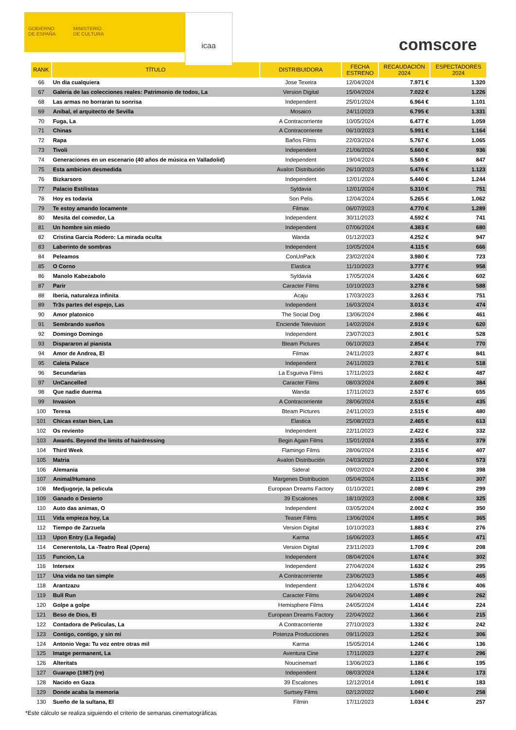GOBIERNO
DE ESPAÑA
MINISTERIO
DE CULTURA
icaa
comscore
| RANK | TÍTULO | DISTRIBUIDORA | FECHA ESTRENO | RECAUDACIÓN 2024 | ESPECTADORES 2024 |
| --- | --- | --- | --- | --- | --- |
| 66 | Un dia cualquiera | Jose Texeira | 12/04/2024 | 7.971 € | 1.320 |
| 67 | Galeria de las colecciones reales: Patrimonio de todos, La | Version Digital | 15/04/2024 | 7.022 € | 1.226 |
| 68 | Las armas no borraran tu sonrisa | Independent | 25/01/2024 | 6.964 € | 1.101 |
| 69 | Aníbal, el arquitecto de Sevilla | Mosaico | 24/11/2023 | 6.795 € | 1.331 |
| 70 | Fuga, La | A Contracorriente | 10/05/2024 | 6.477 € | 1.059 |
| 71 | Chinas | A Contracorriente | 06/10/2023 | 5.991 € | 1.164 |
| 72 | Rapa | Baños Films | 22/03/2024 | 5.767 € | 1.065 |
| 73 | Tivoli | Independent | 21/06/2024 | 5.660 € | 936 |
| 74 | Generaciones en un escenario (40 años de música en Valladolid) | Independent | 19/04/2024 | 5.569 € | 847 |
| 75 | Esta ambicion desmedida | Avalon Distribución | 26/10/2023 | 5.476 € | 1.123 |
| 76 | Bizkarsoro | Independent | 12/01/2024 | 5.440 € | 1.244 |
| 77 | Palacio Estilistas | Syldavia | 12/01/2024 | 5.310 € | 751 |
| 78 | Hoy es todavia | Son Pelis | 12/04/2024 | 5.265 € | 1.062 |
| 79 | Te estoy amando locamente | Filmax | 06/07/2023 | 4.770 € | 1.289 |
| 80 | Mesita del comedor, La | Independent | 30/11/2023 | 4.592 € | 741 |
| 81 | Un hombre sin miedo | Independent | 07/06/2024 | 4.383 € | 680 |
| 82 | Cristina Garcia Rodero: La mirada oculta | Wanda | 01/12/2023 | 4.252 € | 947 |
| 83 | Laberinto de sombras | Independent | 10/05/2024 | 4.115 € | 666 |
| 84 | Peleamos | ConUnPack | 23/02/2024 | 3.980 € | 723 |
| 85 | O Corno | Elastica | 11/10/2023 | 3.777 € | 958 |
| 86 | Manolo Kabezabolo | Syldavia | 17/05/2024 | 3.426 € | 602 |
| 87 | Parir | Caracter Films | 10/10/2023 | 3.278 € | 588 |
| 88 | Iberia, naturaleza infinita | Acaju | 17/03/2023 | 3.263 € | 751 |
| 89 | Tr3s partes del espejo, Las | Independent | 16/03/2024 | 3.013 € | 474 |
| 90 | Amor platonico | The Social Dog | 13/06/2024 | 2.986 € | 461 |
| 91 | Sembrando sueños | Enciende Television | 14/02/2024 | 2.919 € | 620 |
| 92 | Domingo Domingo | Independent | 23/07/2023 | 2.901 € | 528 |
| 93 | Dispararon al pianista | Bteam Pictures | 06/10/2023 | 2.854 € | 770 |
| 94 | Amor de Andrea, El | Filmax | 24/11/2023 | 2.837 € | 841 |
| 95 | Caleta Palace | Independent | 24/11/2023 | 2.781 € | 518 |
| 96 | Secundarias | La Esgueva Films | 17/11/2023 | 2.682 € | 487 |
| 97 | UnCancelled | Caracter Films | 08/03/2024 | 2.609 € | 384 |
| 98 | Que nadie duerma | Wanda | 17/11/2023 | 2.537 € | 655 |
| 99 | Invasion | A Contracorriente | 28/06/2024 | 2.515 € | 435 |
| 100 | Teresa | Bteam Pictures | 24/11/2023 | 2.515 € | 480 |
| 101 | Chicas estan bien, Las | Elastica | 25/08/2023 | 2.465 € | 613 |
| 102 | Os reviento | Independent | 22/11/2023 | 2.422 € | 332 |
| 103 | Awards. Beyond the limits of hairdressing | Begin Again Films | 15/01/2024 | 2.355 € | 379 |
| 104 | Third Week | Flamingo Films | 28/06/2024 | 2.315 € | 407 |
| 105 | Matria | Avalon Distribución | 24/03/2023 | 2.260 € | 573 |
| 106 | Alemania | Sideral | 09/02/2024 | 2.200 € | 398 |
| 107 | Animal/Humano | Margenes Distribucion | 05/04/2024 | 2.115 € | 307 |
| 108 | Medjugorje, la pelicula | European Dreams Factory | 01/10/2021 | 2.089 € | 299 |
| 109 | Ganado o Desierto | 39 Escalones | 18/10/2023 | 2.008 € | 325 |
| 110 | Auto das animas, O | Independent | 03/05/2024 | 2.002 € | 350 |
| 111 | Vida empieza hoy, La | Teaser Films | 13/06/2024 | 1.895 € | 365 |
| 112 | Tiempo de Zarzuela | Version Digital | 10/10/2023 | 1.883 € | 276 |
| 113 | Upon Entry (La llegada) | Karma | 16/06/2023 | 1.865 € | 471 |
| 114 | Cenerentola, La -Teatro Real (Opera) | Version Digital | 23/11/2023 | 1.709 € | 208 |
| 115 | Funcion, La | Independent | 08/04/2024 | 1.674 € | 302 |
| 116 | Intersex | Independent | 27/04/2024 | 1.632 € | 295 |
| 117 | Una vida no tan simple | A Contracorriente | 23/06/2023 | 1.585 € | 465 |
| 118 | Arantzazu | Independent | 12/04/2024 | 1.578 € | 406 |
| 119 | Bull Run | Caracter Films | 26/04/2024 | 1.489 € | 262 |
| 120 | Golpe a golpe | Hemisphere Films | 24/05/2024 | 1.414 € | 224 |
| 121 | Beso de Dios, El | European Dreams Factory | 22/04/2022 | 1.366 € | 215 |
| 122 | Contadora de Peliculas, La | A Contracorriente | 27/10/2023 | 1.332 € | 242 |
| 123 | Contigo, contigo, y sin mí | Potenza Producciones | 09/11/2023 | 1.252 € | 306 |
| 124 | Antonio Vega: Tu voz entre otras mil | Karma | 15/05/2014 | 1.246 € | 136 |
| 125 | Imatge permanent, La | Aventura Cine | 17/11/2023 | 1.227 € | 296 |
| 126 | Alteritats | Noucinemart | 13/06/2023 | 1.186 € | 195 |
| 127 | Guarapo (1987) (re) | Independent | 08/03/2024 | 1.124 € | 173 |
| 128 | Nacido en Gaza | 39 Escalones | 12/12/2014 | 1.091 € | 183 |
| 129 | Donde acaba la memoria | Surtsey Films | 02/12/2022 | 1.040 € | 258 |
| 130 | Sueño de la sultana, El | Filmin | 17/11/2023 | 1.034 € | 257 |
*Este cálculo se realiza siguiendo el criterio de semanas cinematográficas